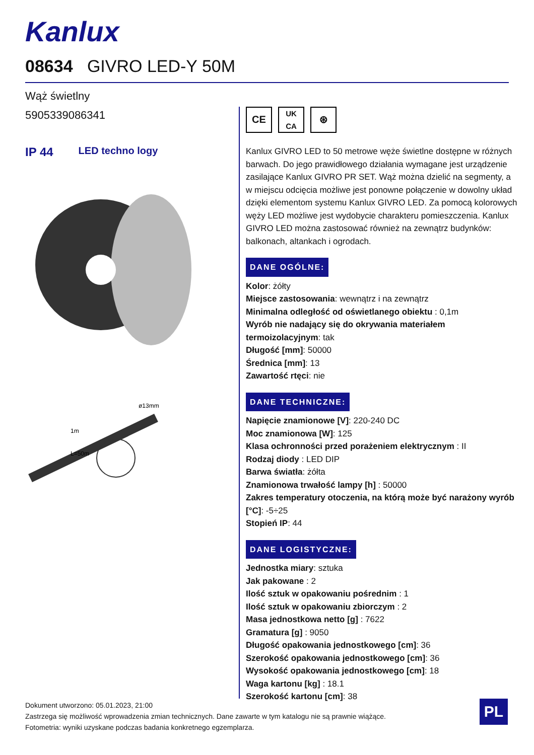Kanlux
08634 GIVRO LED-Y 50M
Wąż świetlny
5905339086341
IP 44 LED techno logy
ø13mm
L=50m
1m
CE
UK
CA
⊛
Kanlux GIVRO LED to 50 metrowe węże świetlne dostępne w różnych barwach. Do jego prawidłowego działania wymagane jest urządzenie zasilające Kanlux GIVRO PR SET. Wąż można dzielić na segmenty, a w miejscu odcięcia możliwe jest ponowne połączenie w dowolny układ dzięki elementom systemu Kanlux GIVRO LED. Za pomocą kolorowych węży LED możliwe jest wydobycie charakteru pomieszczenia. Kanlux GIVRO LED można zastosować również na zewnątrz budynków: balkonach, altankach i ogrodach.
DANE OGÓLNE:
Kolor: żółty
Miejsce zastosowania: wewnątrz i na zewnątrz
Minimalna odległość od oświetlanego obiektu : 0,1m
Wyrób nie nadający się do okrywania materiałem termoizolacyjnym: tak
Długość [mm]: 50000
Średnica [mm]: 13
Zawartość rtęci: nie
DANE TECHNICZNE:
Napięcie znamionowe [V]: 220-240 DC
Moc znamionowa [W]: 125
Klasa ochronności przed porażeniem elektrycznym : II
Rodzaj diody : LED DIP
Barwa światła: żółta
Znamionowa trwałość lampy [h] : 50000
Zakres temperatury otoczenia, na którą może być narażony wyrób [°C]: -5÷25
Stopień IP: 44
DANE LOGISTYCZNE:
Jednostka miary: sztuka
Jak pakowane : 2
Ilość sztuk w opakowaniu pośrednim : 1
Ilość sztuk w opakowaniu zbiorczym : 2
Masa jednostkowa netto [g] : 7622
Gramatura [g] : 9050
Długość opakowania jednostkowego [cm]: 36
Szerokość opakowania jednostkowego [cm]: 36
Wysokość opakowania jednostkowego [cm]: 18
Waga kartonu [kg] : 18.1
Szerokość kartonu [cm]: 38
Dokument utworzono: 05.01.2023, 21:00
Zastrzega się możliwość wprowadzenia zmian technicznych. Dane zawarte w tym katalogu nie są prawnie wiążące.
Fotometria: wyniki uzyskane podczas badania konkretnego egzemplarza.
PL